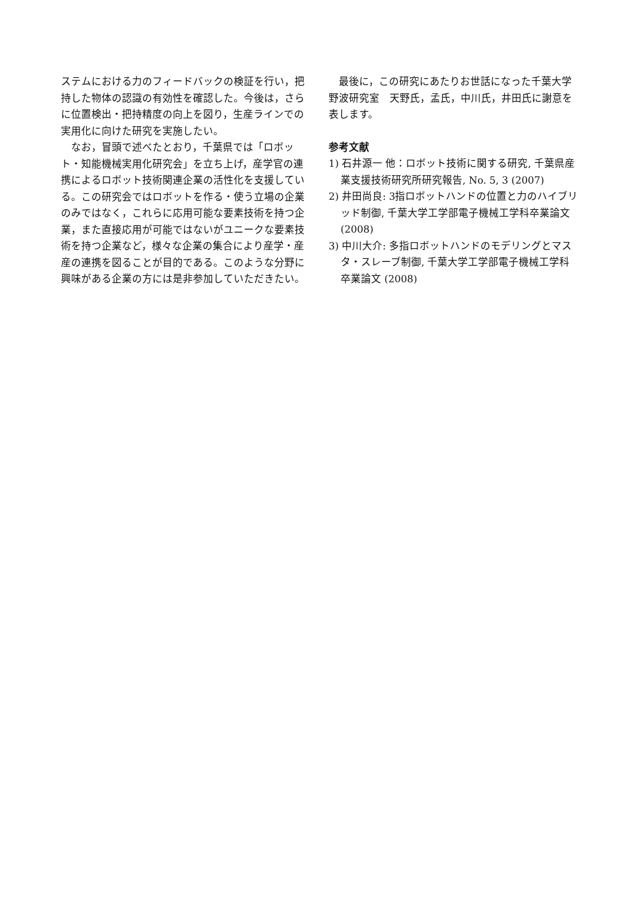ステムにおける力のフィードバックの検証を行い，把持した物体の認識の有効性を確認した。今後は，さらに位置検出・把持精度の向上を図り，生産ラインでの実用化に向けた研究を実施したい。
　なお，冒頭で述べたとおり，千葉県では「ロボット・知能機械実用化研究会」を立ち上げ，産学官の連携によるロボット技術関連企業の活性化を支援している。この研究会ではロボットを作る・使う立場の企業のみではなく，これらに応用可能な要素技術を持つ企業，また直接応用が可能ではないがユニークな要素技術を持つ企業など，様々な企業の集合により産学・産産の連携を図ることが目的である。このような分野に興味がある企業の方には是非参加していただきたい。
　最後に，この研究にあたりお世話になった千葉大学野波研究室　天野氏，孟氏，中川氏，井田氏に謝意を表します。
参考文献
1) 石井源一 他：ロボット技術に関する研究, 千葉県産業支援技術研究所研究報告, No. 5, 3 (2007)
2) 井田尚良: 3指ロボットハンドの位置と力のハイブリッド制御, 千葉大学工学部電子機械工学科卒業論文 (2008)
3) 中川大介: 多指ロボットハンドのモデリングとマスタ・スレーブ制御, 千葉大学工学部電子機械工学科卒業論文 (2008)